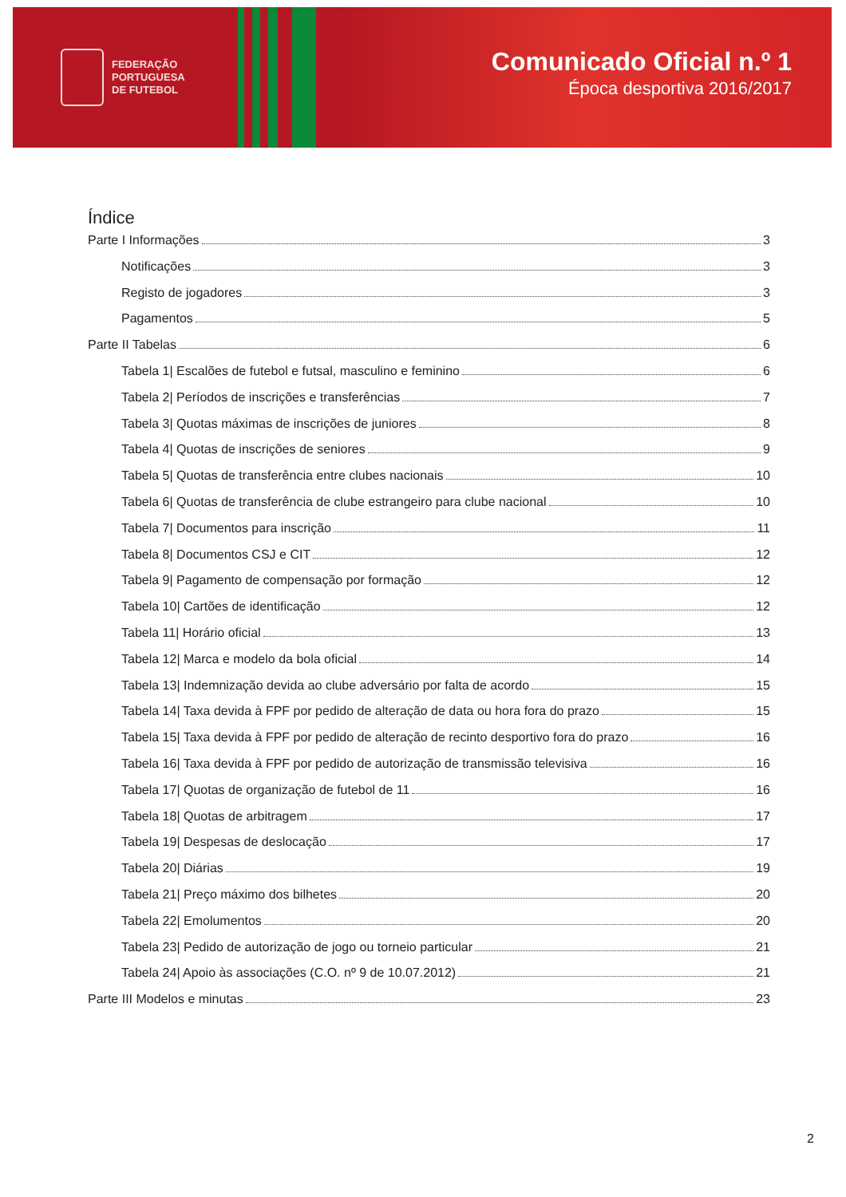FEDERAÇÃO
PORTUGUESA
DE FUTEBOL
Comunicado Oficial n.º 1
Época desportiva 2016/2017
Índice
Parte I Informações 3
Notificações 3
Registo de jogadores 3
Pagamentos 5
Parte II Tabelas 6
Tabela 1| Escalões de futebol e futsal, masculino e feminino 6
Tabela 2| Períodos de inscrições e transferências 7
Tabela 3| Quotas máximas de inscrições de juniores 8
Tabela 4| Quotas de inscrições de seniores 9
Tabela 5| Quotas de transferência entre clubes nacionais 10
Tabela 6| Quotas de transferência de clube estrangeiro para clube nacional 10
Tabela 7| Documentos para inscrição 11
Tabela 8| Documentos CSJ e CIT 12
Tabela 9| Pagamento de compensação por formação 12
Tabela 10| Cartões de identificação 12
Tabela 11| Horário oficial 13
Tabela 12| Marca e modelo da bola oficial 14
Tabela 13| Indemnização devida ao clube adversário por falta de acordo 15
Tabela 14| Taxa devida à FPF por pedido de alteração de data ou hora fora do prazo 15
Tabela 15| Taxa devida à FPF por pedido de alteração de recinto desportivo fora do prazo 16
Tabela 16| Taxa devida à FPF por pedido de autorização de transmissão televisiva 16
Tabela 17| Quotas de organização de futebol de 11 16
Tabela 18| Quotas de arbitragem 17
Tabela 19| Despesas de deslocação 17
Tabela 20| Diárias 19
Tabela 21| Preço máximo dos bilhetes 20
Tabela 22| Emolumentos 20
Tabela 23| Pedido de autorização de jogo ou torneio particular 21
Tabela 24| Apoio às associações (C.O. nº 9 de 10.07.2012) 21
Parte III Modelos e minutas 23
2